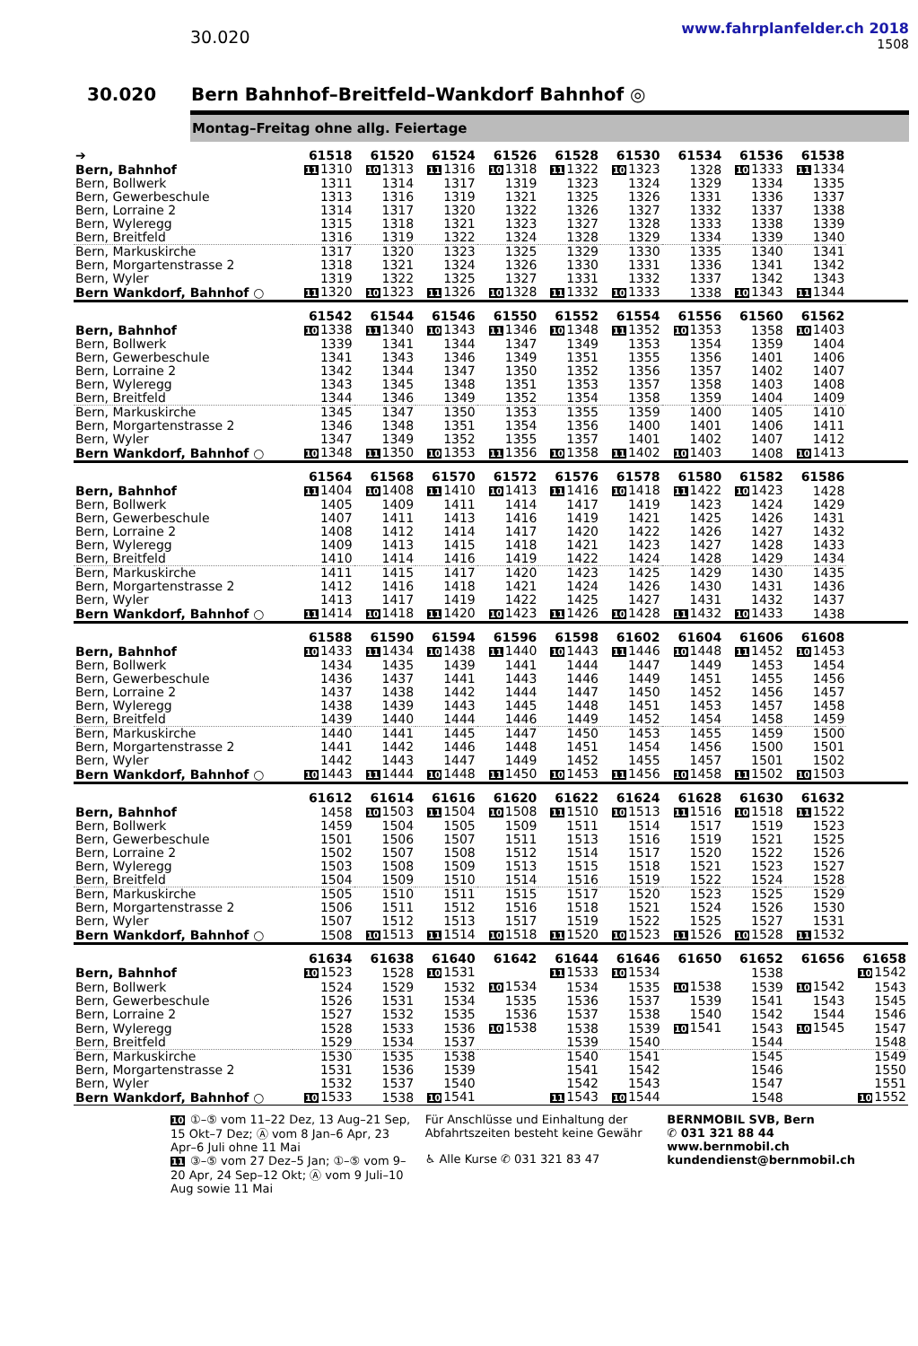30.020
www.fahrplanfelder.ch 2018
1508
30.020 Bern Bahnhof–Breitfeld–Wankdorf Bahnhof ◎
Montag–Freitag ohne allg. Feiertage
| ➔ | 61518 | 61520 | 61524 | 61526 | 61528 | 61530 | 61534 | 61536 | 61538 | |
| --- | --- | --- | --- | --- | --- | --- | --- | --- | --- | --- |
| Bern, Bahnhof | 11 1310 | 10 1313 | 11 1316 | 10 1318 | 11 1322 | 10 1323 | 1328 | 10 1333 | 11 1334 | |
| Bern, Bollwerk | 1311 | 1314 | 1317 | 1319 | 1323 | 1324 | 1329 | 1334 | 1335 | |
| Bern, Gewerbeschule | 1313 | 1316 | 1319 | 1321 | 1325 | 1326 | 1331 | 1336 | 1337 | |
| Bern, Lorraine 2 | 1314 | 1317 | 1320 | 1322 | 1326 | 1327 | 1332 | 1337 | 1338 | |
| Bern, Wyleregg | 1315 | 1318 | 1321 | 1323 | 1327 | 1328 | 1333 | 1338 | 1339 | |
| Bern, Breitfeld | 1316 | 1319 | 1322 | 1324 | 1328 | 1329 | 1334 | 1339 | 1340 | |
| Bern, Markuskirche | 1317 | 1320 | 1323 | 1325 | 1329 | 1330 | 1335 | 1340 | 1341 | |
| Bern, Morgartenstrasse 2 | 1318 | 1321 | 1324 | 1326 | 1330 | 1331 | 1336 | 1341 | 1342 | |
| Bern, Wyler | 1319 | 1322 | 1325 | 1327 | 1331 | 1332 | 1337 | 1342 | 1343 | |
| Bern Wankdorf, Bahnhof ○ | 11 1320 | 10 1323 | 11 1326 | 10 1328 | 11 1332 | 10 1333 | 1338 | 10 1343 | 11 1344 | |
| | 61542 | 61544 | 61546 | 61550 | 61552 | 61554 | 61556 | 61560 | 61562 | |
| Bern, Bahnhof | 10 1338 | 11 1340 | 10 1343 | 11 1346 | 10 1348 | 11 1352 | 10 1353 | 1358 | 10 1403 | |
| Bern, Bollwerk | 1339 | 1341 | 1344 | 1347 | 1349 | 1353 | 1354 | 1359 | 1404 | |
| Bern, Gewerbeschule | 1341 | 1343 | 1346 | 1349 | 1351 | 1355 | 1356 | 1401 | 1406 | |
| Bern, Lorraine 2 | 1342 | 1344 | 1347 | 1350 | 1352 | 1356 | 1357 | 1402 | 1407 | |
| Bern, Wyleregg | 1343 | 1345 | 1348 | 1351 | 1353 | 1357 | 1358 | 1403 | 1408 | |
| Bern, Breitfeld | 1344 | 1346 | 1349 | 1352 | 1354 | 1358 | 1359 | 1404 | 1409 | |
| Bern, Markuskirche | 1345 | 1347 | 1350 | 1353 | 1355 | 1359 | 1400 | 1405 | 1410 | |
| Bern, Morgartenstrasse 2 | 1346 | 1348 | 1351 | 1354 | 1356 | 1400 | 1401 | 1406 | 1411 | |
| Bern, Wyler | 1347 | 1349 | 1352 | 1355 | 1357 | 1401 | 1402 | 1407 | 1412 | |
| Bern Wankdorf, Bahnhof ○ | 10 1348 | 11 1350 | 10 1353 | 11 1356 | 10 1358 | 11 1402 | 10 1403 | 1408 | 10 1413 | |
| | 61564 | 61568 | 61570 | 61572 | 61576 | 61578 | 61580 | 61582 | 61586 | |
| Bern, Bahnhof | 11 1404 | 10 1408 | 11 1410 | 10 1413 | 11 1416 | 10 1418 | 11 1422 | 10 1423 | 1428 | |
| Bern, Bollwerk | 1405 | 1409 | 1411 | 1414 | 1417 | 1419 | 1423 | 1424 | 1429 | |
| Bern, Gewerbeschule | 1407 | 1411 | 1413 | 1416 | 1419 | 1421 | 1425 | 1426 | 1431 | |
| Bern, Lorraine 2 | 1408 | 1412 | 1414 | 1417 | 1420 | 1422 | 1426 | 1427 | 1432 | |
| Bern, Wyleregg | 1409 | 1413 | 1415 | 1418 | 1421 | 1423 | 1427 | 1428 | 1433 | |
| Bern, Breitfeld | 1410 | 1414 | 1416 | 1419 | 1422 | 1424 | 1428 | 1429 | 1434 | |
| Bern, Markuskirche | 1411 | 1415 | 1417 | 1420 | 1423 | 1425 | 1429 | 1430 | 1435 | |
| Bern, Morgartenstrasse 2 | 1412 | 1416 | 1418 | 1421 | 1424 | 1426 | 1430 | 1431 | 1436 | |
| Bern, Wyler | 1413 | 1417 | 1419 | 1422 | 1425 | 1427 | 1431 | 1432 | 1437 | |
| Bern Wankdorf, Bahnhof ○ | 11 1414 | 10 1418 | 11 1420 | 10 1423 | 11 1426 | 10 1428 | 11 1432 | 10 1433 | 1438 | |
| | 61588 | 61590 | 61594 | 61596 | 61598 | 61602 | 61604 | 61606 | 61608 | |
| Bern, Bahnhof | 10 1433 | 11 1434 | 10 1438 | 11 1440 | 10 1443 | 11 1446 | 10 1448 | 11 1452 | 10 1453 | |
| Bern, Bollwerk | 1434 | 1435 | 1439 | 1441 | 1444 | 1447 | 1449 | 1453 | 1454 | |
| Bern, Gewerbeschule | 1436 | 1437 | 1441 | 1443 | 1446 | 1449 | 1451 | 1455 | 1456 | |
| Bern, Lorraine 2 | 1437 | 1438 | 1442 | 1444 | 1447 | 1450 | 1452 | 1456 | 1457 | |
| Bern, Wyleregg | 1438 | 1439 | 1443 | 1445 | 1448 | 1451 | 1453 | 1457 | 1458 | |
| Bern, Breitfeld | 1439 | 1440 | 1444 | 1446 | 1449 | 1452 | 1454 | 1458 | 1459 | |
| Bern, Markuskirche | 1440 | 1441 | 1445 | 1447 | 1450 | 1453 | 1455 | 1459 | 1500 | |
| Bern, Morgartenstrasse 2 | 1441 | 1442 | 1446 | 1448 | 1451 | 1454 | 1456 | 1500 | 1501 | |
| Bern, Wyler | 1442 | 1443 | 1447 | 1449 | 1452 | 1455 | 1457 | 1501 | 1502 | |
| Bern Wankdorf, Bahnhof ○ | 10 1443 | 11 1444 | 10 1448 | 11 1450 | 10 1453 | 11 1456 | 10 1458 | 11 1502 | 10 1503 | |
| | 61612 | 61614 | 61616 | 61620 | 61622 | 61624 | 61628 | 61630 | 61632 | |
| Bern, Bahnhof | 1458 | 10 1503 | 11 1504 | 10 1508 | 11 1510 | 10 1513 | 11 1516 | 10 1518 | 11 1522 | |
| Bern, Bollwerk | 1459 | 1504 | 1505 | 1509 | 1511 | 1514 | 1517 | 1519 | 1523 | |
| Bern, Gewerbeschule | 1501 | 1506 | 1507 | 1511 | 1513 | 1516 | 1519 | 1521 | 1525 | |
| Bern, Lorraine 2 | 1502 | 1507 | 1508 | 1512 | 1514 | 1517 | 1520 | 1522 | 1526 | |
| Bern, Wyleregg | 1503 | 1508 | 1509 | 1513 | 1515 | 1518 | 1521 | 1523 | 1527 | |
| Bern, Breitfeld | 1504 | 1509 | 1510 | 1514 | 1516 | 1519 | 1522 | 1524 | 1528 | |
| Bern, Markuskirche | 1505 | 1510 | 1511 | 1515 | 1517 | 1520 | 1523 | 1525 | 1529 | |
| Bern, Morgartenstrasse 2 | 1506 | 1511 | 1512 | 1516 | 1518 | 1521 | 1524 | 1526 | 1530 | |
| Bern, Wyler | 1507 | 1512 | 1513 | 1517 | 1519 | 1522 | 1525 | 1527 | 1531 | |
| Bern Wankdorf, Bahnhof ○ | 1508 | 10 1513 | 11 1514 | 10 1518 | 11 1520 | 10 1523 | 11 1526 | 10 1528 | 11 1532 | |
| | 61634 | 61638 | 61640 | 61642 | 61644 | 61646 | 61650 | 61652 | 61656 | 61658 |
| Bern, Bahnhof | 10 1523 | 1528 | 10 1531 | | 11 1533 | 10 1534 | | 1538 | | 10 1542 |
| Bern, Bollwerk | 1524 | 1529 | 1532 | 10 1534 | 1534 | 1535 | 10 1538 | 1539 | 10 1542 | 1543 |
| Bern, Gewerbeschule | 1526 | 1531 | 1534 | 1535 | 1536 | 1537 | 1539 | 1541 | 1543 | 1545 |
| Bern, Lorraine 2 | 1527 | 1532 | 1535 | 1536 | 1537 | 1538 | 1540 | 1542 | 1544 | 1546 |
| Bern, Wyleregg | 1528 | 1533 | 1536 | 10 1538 | 1538 | 1539 | 10 1541 | 1543 | 10 1545 | 1547 |
| Bern, Breitfeld | 1529 | 1534 | 1537 | | 1539 | 1540 | | 1544 | | 1548 |
| Bern, Markuskirche | 1530 | 1535 | 1538 | | 1540 | 1541 | | 1545 | | 1549 |
| Bern, Morgartenstrasse 2 | 1531 | 1536 | 1539 | | 1541 | 1542 | | 1546 | | 1550 |
| Bern, Wyler | 1532 | 1537 | 1540 | | 1542 | 1543 | | 1547 | | 1551 |
| Bern Wankdorf, Bahnhof ○ | 10 1533 | 1538 | 10 1541 | | 11 1543 | 10 1544 | | 1548 | | 10 1552 |
10 ①–⑤ vom 11–22 Dez, 13 Aug–21 Sep, 15 Okt–7 Dez; Ⓐ vom 8 Jan–6 Apr, 23 Apr–6 Juli ohne 11 Mai
11 ③–⑤ vom 27 Dez–5 Jan; ①–⑤ vom 9–20 Apr, 24 Sep–12 Okt; Ⓐ vom 9 Juli–10 Aug sowie 11 Mai
Für Anschlüsse und Einhaltung der Abfahrtszeiten besteht keine Gewähr
♿ Alle Kurse ✆ 031 321 83 47
BERNMOBIL SVB, Bern
✆ 031 321 88 44
www.bernmobil.ch
kundendienst@bernmobil.ch